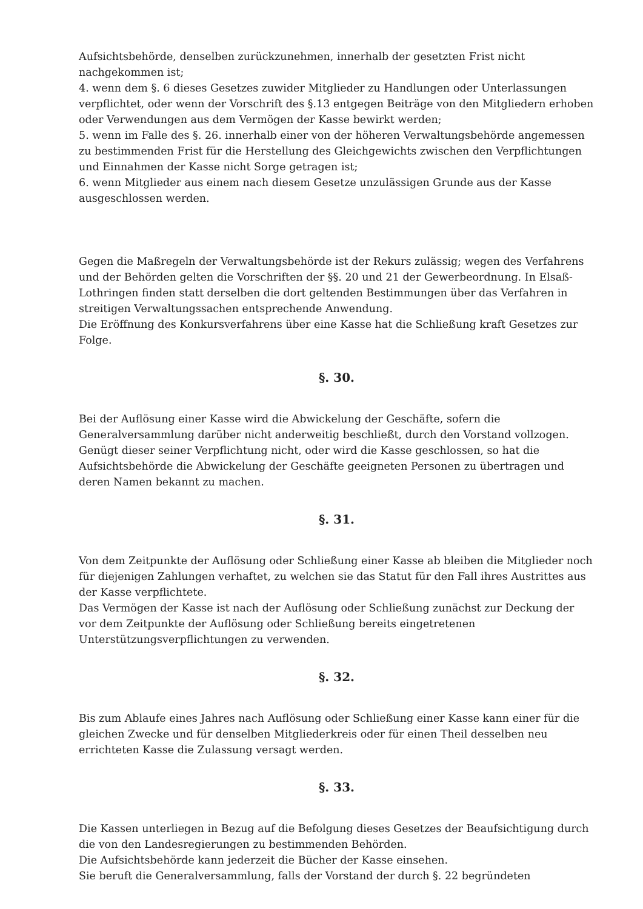Aufsichtsbehörde, denselben zurückzunehmen, innerhalb der gesetzten Frist nicht nachgekommen ist;
4. wenn dem §. 6 dieses Gesetzes zuwider Mitglieder zu Handlungen oder Unterlassungen verpflichtet, oder wenn der Vorschrift des §.13 entgegen Beiträge von den Mitgliedern erhoben oder Verwendungen aus dem Vermögen der Kasse bewirkt werden;
5. wenn im Falle des §. 26. innerhalb einer von der höheren Verwaltungsbehörde angemessen zu bestimmenden Frist für die Herstellung des Gleichgewichts zwischen den Verpflichtungen und Einnahmen der Kasse nicht Sorge getragen ist;
6. wenn Mitglieder aus einem nach diesem Gesetze unzulässigen Grunde aus der Kasse ausgeschlossen werden.
Gegen die Maßregeln der Verwaltungsbehörde ist der Rekurs zulässig; wegen des Verfahrens und der Behörden gelten die Vorschriften der §§. 20 und 21 der Gewerbeordnung. In Elsaß-Lothringen finden statt derselben die dort geltenden Bestimmungen über das Verfahren in streitigen Verwaltungssachen entsprechende Anwendung.
Die Eröffnung des Konkursverfahrens über eine Kasse hat die Schließung kraft Gesetzes zur Folge.
§. 30.
Bei der Auflösung einer Kasse wird die Abwickelung der Geschäfte, sofern die Generalversammlung darüber nicht anderweitig beschließt, durch den Vorstand vollzogen. Genügt dieser seiner Verpflichtung nicht, oder wird die Kasse geschlossen, so hat die Aufsichtsbehörde die Abwickelung der Geschäfte geeigneten Personen zu übertragen und deren Namen bekannt zu machen.
§. 31.
Von dem Zeitpunkte der Auflösung oder Schließung einer Kasse ab bleiben die Mitglieder noch für diejenigen Zahlungen verhaftet, zu welchen sie das Statut für den Fall ihres Austrittes aus der Kasse verpflichtete.
Das Vermögen der Kasse ist nach der Auflösung oder Schließung zunächst zur Deckung der vor dem Zeitpunkte der Auflösung oder Schließung bereits eingetretenen Unterstützungsverpflichtungen zu verwenden.
§. 32.
Bis zum Ablaufe eines Jahres nach Auflösung oder Schließung einer Kasse kann einer für die gleichen Zwecke und für denselben Mitgliederkreis oder für einen Theil desselben neu errichteten Kasse die Zulassung versagt werden.
§. 33.
Die Kassen unterliegen in Bezug auf die Befolgung dieses Gesetzes der Beaufsichtigung durch die von den Landesregierungen zu bestimmenden Behörden.
Die Aufsichtsbehörde kann jederzeit die Bücher der Kasse einsehen.
Sie beruft die Generalversammlung, falls der Vorstand der durch §. 22 begründeten